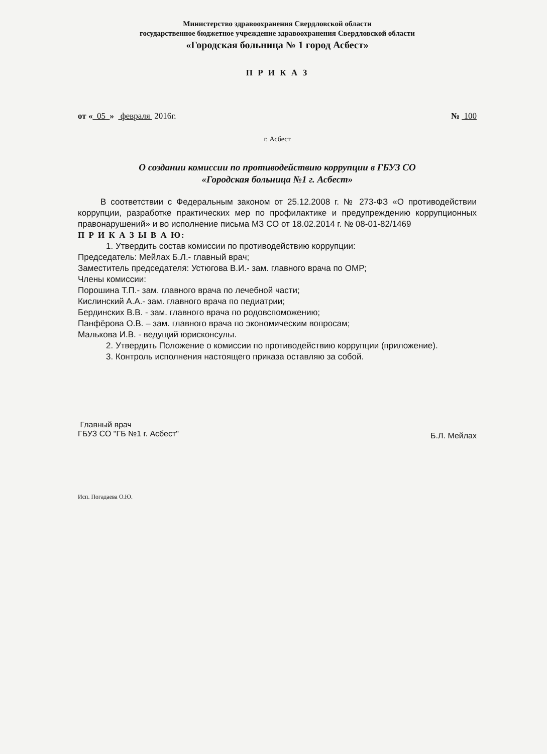Министерство здравоохранения Свердловской области
государственное бюджетное учреждение здравоохранения Свердловской области
«Городская больница № 1 город Асбест»
П Р И К А З
от « 05 » февраля 2016г. № 100
г. Асбест
О создании комиссии по противодействию коррупции в ГБУЗ СО
«Городская больница №1 г. Асбест»
В соответствии с Федеральным законом от 25.12.2008 г. № 273-ФЗ «О противодействии коррупции, разработке практических мер по профилактике и предупреждению коррупционных правонарушений» и во исполнение письма МЗ СО от 18.02.2014 г. № 08-01-82/1469
П Р И К А З Ы В А Ю:
1. Утвердить состав комиссии по противодействию коррупции:
Председатель: Мейлах Б.Л.- главный врач;
Заместитель председателя: Устюгова В.И.- зам. главного врача по ОМР;
Члены комиссии:
Порошина Т.П.- зам. главного врача по лечебной части;
Кислинский А.А.- зам. главного врача по педиатрии;
Бердинских В.В. - зам. главного врача по родовспоможению;
Панфёрова О.В. – зам. главного врача по экономическим вопросам;
Малькова И.В. - ведущий юрисконсульт.
2. Утвердить Положение о комиссии по противодействию коррупции (приложение).
3. Контроль исполнения настоящего приказа оставляю за собой.
Главный врач
ГБУЗ СО "ГБ №1 г. Асбест"
Б.Л. Мейлах
Исп. Погадаева О.Ю.